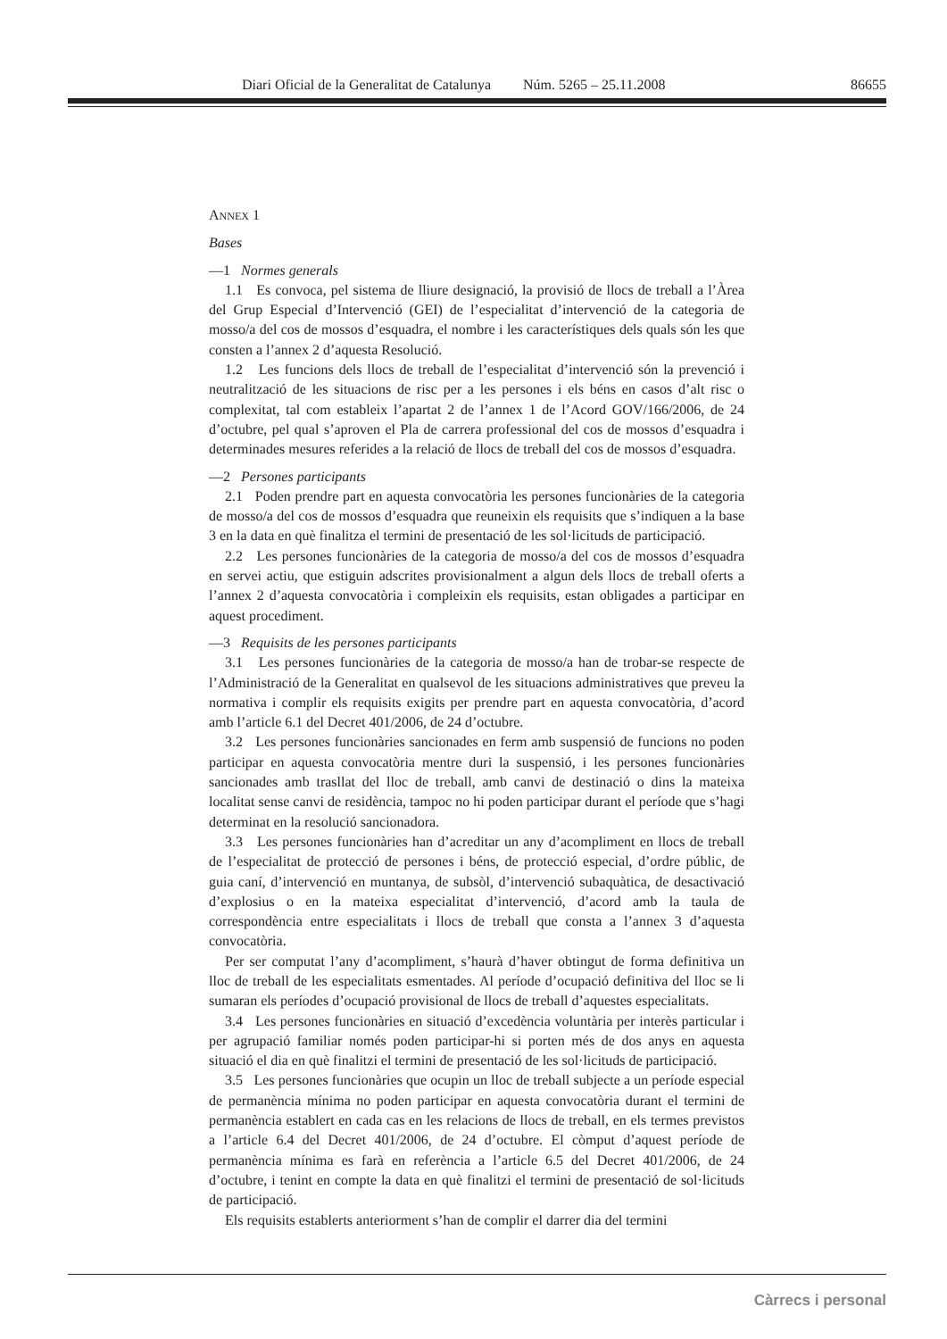Diari Oficial de la Generalitat de Catalunya Núm. 5265 – 25.11.2008 86655
ANNEX 1
Bases
—1 Normes generals
1.1 Es convoca, pel sistema de lliure designació, la provisió de llocs de treball a l’Àrea del Grup Especial d’Intervenció (GEI) de l’especialitat d’intervenció de la categoria de mosso/a del cos de mossos d’esquadra, el nombre i les característiques dels quals són les que consten a l’annex 2 d’aquesta Resolució.
1.2 Les funcions dels llocs de treball de l’especialitat d’intervenció són la prevenció i neutralització de les situacions de risc per a les persones i els béns en casos d’alt risc o complexitat, tal com estableix l’apartat 2 de l’annex 1 de l’Acord GOV/166/2006, de 24 d’octubre, pel qual s’aproven el Pla de carrera professional del cos de mossos d’esquadra i determinades mesures referides a la relació de llocs de treball del cos de mossos d’esquadra.
—2 Persones participants
2.1 Poden prendre part en aquesta convocatòria les persones funcionàries de la categoria de mosso/a del cos de mossos d’esquadra que reuneixin els requisits que s’indiquen a la base 3 en la data en què finalitza el termini de presentació de les sol·licituds de participació.
2.2 Les persones funcionàries de la categoria de mosso/a del cos de mossos d’esquadra en servei actiu, que estiguin adscrites provisionalment a algun dels llocs de treball oferts a l’annex 2 d’aquesta convocatòria i compleixin els requisits, estan obligades a participar en aquest procediment.
—3 Requisits de les persones participants
3.1 Les persones funcionàries de la categoria de mosso/a han de trobar-se respecte de l’Administració de la Generalitat en qualsevol de les situacions administratives que preveu la normativa i complir els requisits exigits per prendre part en aquesta convocatòria, d’acord amb l’article 6.1 del Decret 401/2006, de 24 d’octubre.
3.2 Les persones funcionàries sancionades en ferm amb suspensió de funcions no poden participar en aquesta convocatòria mentre duri la suspensió, i les persones funcionàries sancionades amb trasllat del lloc de treball, amb canvi de destinació o dins la mateixa localitat sense canvi de residència, tampoc no hi poden participar durant el període que s’hagi determinat en la resolució sancionadora.
3.3 Les persones funcionàries han d’acreditar un any d’acompliment en llocs de treball de l’especialitat de protecció de persones i béns, de protecció especial, d’ordre públic, de guia caní, d’intervenció en muntanya, de subsòl, d’intervenció subaquàtica, de desactivació d’explosius o en la mateixa especialitat d’intervenció, d’acord amb la taula de correspondència entre especialitats i llocs de treball que consta a l’annex 3 d’aquesta convocatòria.
Per ser computat l’any d’acompliment, s’haurà d’haver obtingut de forma definitiva un lloc de treball de les especialitats esmentades. Al període d’ocupació definitiva del lloc se li sumaran els períodes d’ocupació provisional de llocs de treball d’aquestes especialitats.
3.4 Les persones funcionàries en situació d’excedència voluntària per interès particular i per agrupació familiar només poden participar-hi si porten més de dos anys en aquesta situació el dia en què finalitzi el termini de presentació de les sol·licituds de participació.
3.5 Les persones funcionàries que ocupin un lloc de treball subjecte a un període especial de permanència mínima no poden participar en aquesta convocatòria durant el termini de permanència establert en cada cas en les relacions de llocs de treball, en els termes previstos a l’article 6.4 del Decret 401/2006, de 24 d’octubre. El còmput d’aquest període de permanència mínima es farà en referència a l’article 6.5 del Decret 401/2006, de 24 d’octubre, i tenint en compte la data en què finalitzi el termini de presentació de sol·licituds de participació.
Els requisits establerts anteriorment s’han de complir el darrer dia del termini
Càrrecs i personal